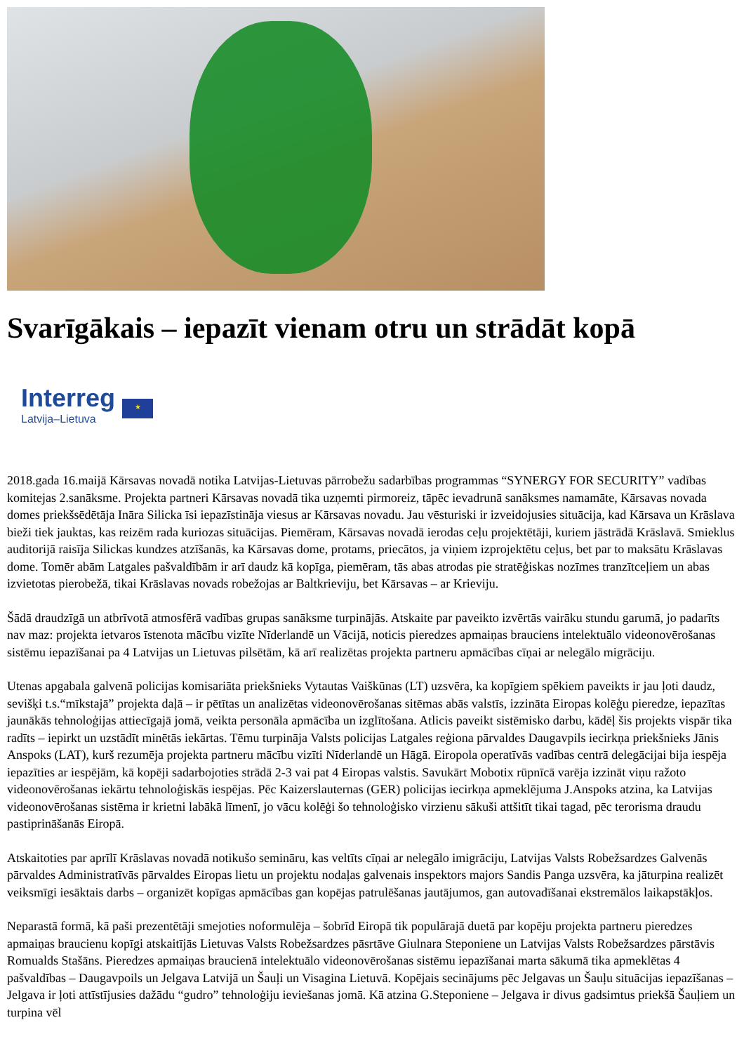Svarīgākais – iepazīt vienam otru un strādāt kopā
Interreg
Latvija–Lietuva
★
2018.gada 16.maijā Kārsavas novadā notika Latvijas-Lietuvas pārrobežu sadarbības programmas “SYNERGY FOR SECURITY” vadības komitejas 2.sanāksme. Projekta partneri Kārsavas novadā tika uzņemti pirmoreiz, tāpēc ievadrunā sanāksmes namamāte, Kārsavas novada domes priekšsēdētāja Ināra Silicka īsi iepazīstināja viesus ar Kārsavas novadu. Jau vēsturiski ir izveidojusies situācija, kad Kārsava un Krāslava bieži tiek jauktas, kas reizēm rada kuriozas situācijas. Piemēram, Kārsavas novadā ierodas ceļu projektētāji, kuriem jāstrādā Krāslavā. Smieklus auditorijā raisīja Silickas kundzes atzīšanās, ka Kārsavas dome, protams, priecātos, ja viņiem izprojektētu ceļus, bet par to maksātu Krāslavas dome. Tomēr abām Latgales pašvaldībām ir arī daudz kā kopīga, piemēram, tās abas atrodas pie stratēģiskas nozīmes tranzītceļiem un abas izvietotas pierobežā, tikai Krāslavas novads robežojas ar Baltkrieviju, bet Kārsavas – ar Krieviju.
Šādā draudzīgā un atbrīvotā atmosfērā vadības grupas sanāksme turpinājās. Atskaite par paveikto izvērtās vairāku stundu garumā, jo padarīts nav maz: projekta ietvaros īstenota mācību vizīte Nīderlandē un Vācijā, noticis pieredzes apmaiņas brauciens intelektuālo videonovērošanas sistēmu iepazīšanai pa 4 Latvijas un Lietuvas pilsētām, kā arī realizētas projekta partneru apmācības cīņai ar nelegālo migrāciju.
Utenas apgabala galvenā policijas komisariāta priekšnieks Vytautas Vaiškūnas (LT) uzsvēra, ka kopīgiem spēkiem paveikts ir jau ļoti daudz, sevišķi t.s.“mīkstajā” projekta daļā – ir pētītas un analizētas videonovērošanas sitēmas abās valstīs, izzināta Eiropas kolēģu pieredze, iepazītas jaunākās tehnoloģijas attiecīgajā jomā, veikta personāla apmācība un izglītošana. Atlicis paveikt sistēmisko darbu, kādēļ šis projekts vispār tika radīts – iepirkt un uzstādīt minētās iekārtas. Tēmu turpināja Valsts policijas Latgales reģiona pārvaldes Daugavpils iecirkņa priekšnieks Jānis Anspoks (LAT), kurš rezumēja projekta partneru mācību vizīti Nīderlandē un Hāgā. Eiropola operatīvās vadības centrā delegācijai bija iespēja iepazīties ar iespējām, kā kopēji sadarbojoties strādā 2-3 vai pat 4 Eiropas valstis. Savukārt Mobotix rūpnīcā varēja izzināt viņu ražoto videonovērošanas iekārtu tehnoloģiskās iespējas. Pēc Kaizerslauternas (GER) policijas iecirkņa apmeklējuma J.Anspoks atzina, ka Latvijas videonovērošanas sistēma ir krietni labākā līmenī, jo vācu kolēģi šo tehnoloģisko virzienu sākuši attšitīt tikai tagad, pēc terorisma draudu pastiprināšanās Eiropā.
Atskaitoties par aprīlī Krāslavas novadā notikušo semināru, kas veltīts cīņai ar nelegālo imigrāciju, Latvijas Valsts Robežsardzes Galvenās pārvaldes Administratīvās pārvaldes Eiropas lietu un projektu nodaļas galvenais inspektors majors Sandis Panga uzsvēra, ka jāturpina realizēt veiksmīgi iesāktais darbs – organizēt kopīgas apmācības gan kopējas patrulēšanas jautājumos, gan autovadīšanai ekstremālos laikapstākļos.
Neparastā formā, kā paši prezentētāji smejoties noformulēja – šobrīd Eiropā tik populārajā duetā par kopēju projekta partneru pieredzes apmaiņas braucienu kopīgi atskaitījās Lietuvas Valsts Robežsardzes pāsrtāve Giulnara Steponiene un Latvijas Valsts Robežsardzes pārstāvis Romualds Stašāns. Pieredzes apmaiņas braucienā intelektuālo videonovērošanas sistēmu iepazīšanai marta sākumā tika apmeklētas 4 pašvaldības – Daugavpoils un Jelgava Latvijā un Šauļi un Visagina Lietuvā. Kopējais secinājums pēc Jelgavas un Šauļu situācijas iepazīšanas – Jelgava ir ļoti attīstījusies dažādu “gudro” tehnoloģiju ieviešanas jomā. Kā atzina G.Steponiene – Jelgava ir divus gadsimtus priekšā Šauļiem un turpina vēl